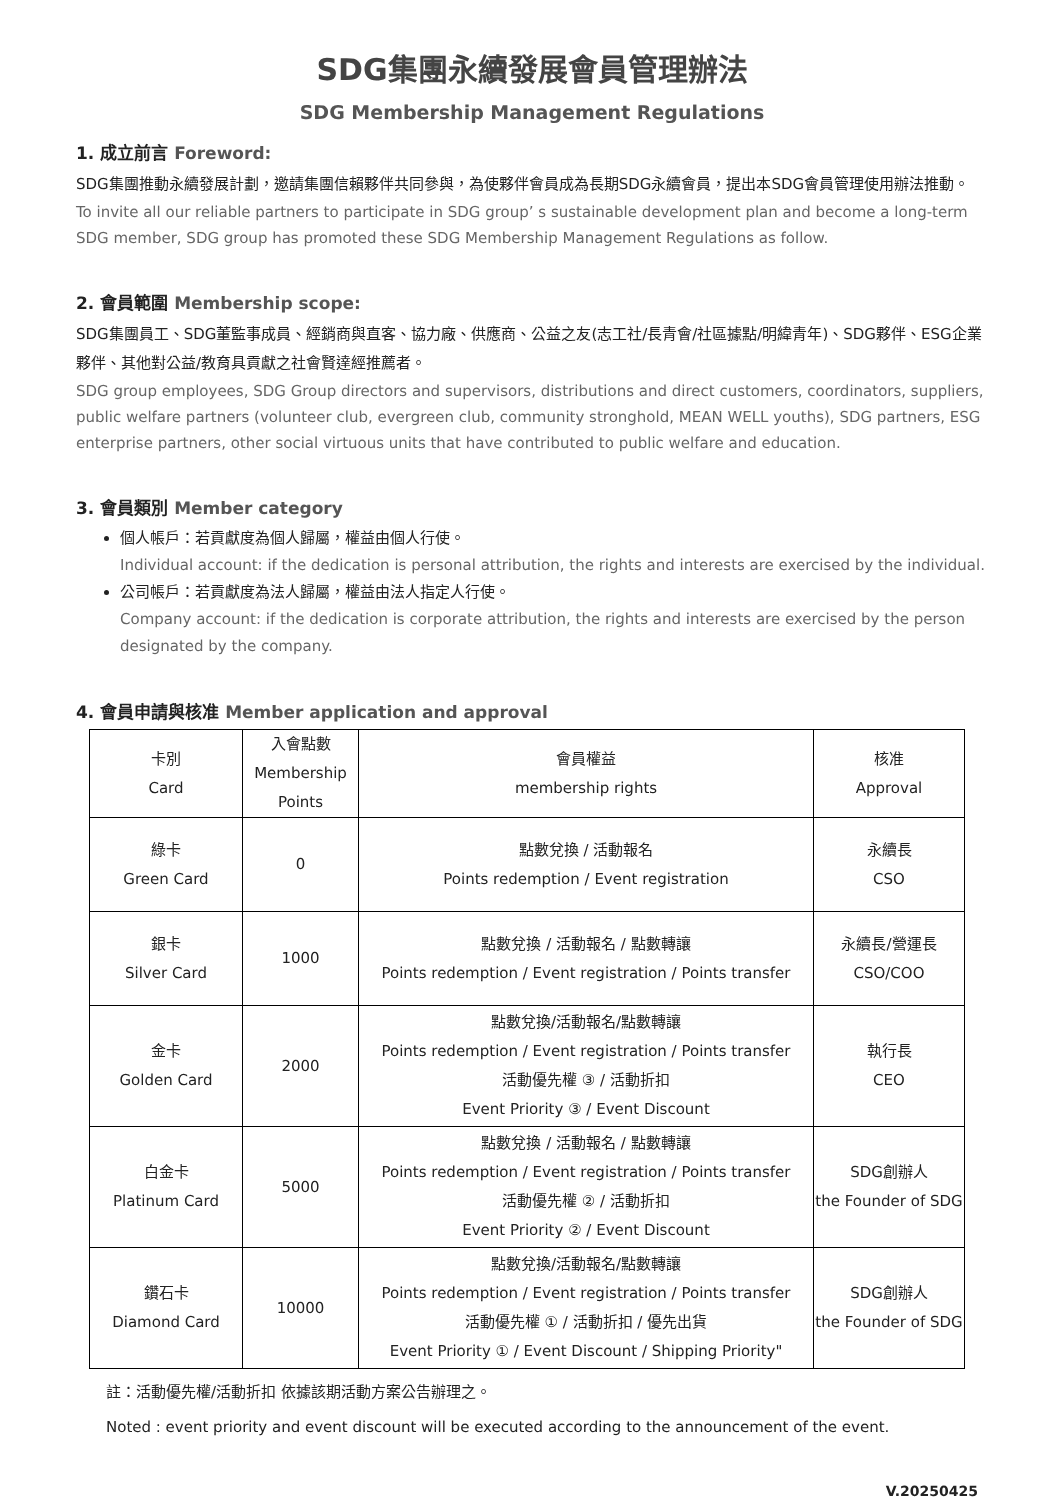SDG集團永續發展會員管理辦法
SDG Membership Management Regulations
1. 成立前言 Foreword:
SDG集團推動永續發展計劃，邀請集團信賴夥伴共同參與，為使夥伴會員成為長期SDG永續會員，提出本SDG會員管理使用辦法推動。
To invite all our reliable partners to participate in SDG group’ s sustainable development plan and become a long-term SDG member, SDG group has promoted these SDG Membership Management Regulations as follow.
2. 會員範圍 Membership scope:
SDG集團員工、SDG董監事成員、經銷商與直客、協力廠、供應商、公益之友(志工社/長青會/社區據點/明緯青年)、SDG夥伴、ESG企業夥伴、其他對公益/教育具貢獻之社會賢達經推薦者。
SDG group employees, SDG Group directors and supervisors, distributions and direct customers, coordinators, suppliers, public welfare partners (volunteer club, evergreen club, community stronghold, MEAN WELL youths), SDG partners, ESG enterprise partners, other social virtuous units that have contributed to public welfare and education.
3. 會員類別 Member category
個人帳戶：若貢獻度為個人歸屬，權益由個人行使。
Individual account: if the dedication is personal attribution, the rights and interests are exercised by the individual.
公司帳戶：若貢獻度為法人歸屬，權益由法人指定人行使。
Company account: if the dedication is corporate attribution, the rights and interests are exercised by the person designated by the company.
4. 會員申請與核准 Member application and approval
| 卡別 Card | 入會點數 Membership Points | 會員權益 membership rights | 核准 Approval |
| 綠卡 Green Card | 0 | 點數兌換 / 活動報名 Points redemption / Event registration | 永續長 CSO |
| 銀卡 Silver Card | 1000 | 點數兌換 / 活動報名 / 點數轉讓 Points redemption / Event registration / Points transfer | 永續長/營運長 CSO/COO |
| 金卡 Golden Card | 2000 | 點數兌換/活動報名/點數轉讓 Points redemption / Event registration / Points transfer 活動優先權 ③ / 活動折扣 Event Priority ③ / Event Discount | 執行長 CEO |
| 白金卡 Platinum Card | 5000 | 點數兌換 / 活動報名 / 點數轉讓 Points redemption / Event registration / Points transfer 活動優先權 ② / 活動折扣 Event Priority ② / Event Discount | SDG創辦人 the Founder of SDG |
| 鑽石卡 Diamond Card | 10000 | 點數兌換/活動報名/點數轉讓 Points redemption / Event registration / Points transfer 活動優先權 ① / 活動折扣 / 優先出貨 Event Priority ① / Event Discount / Shipping Priority" | SDG創辦人 the Founder of SDG |
註：活動優先權/活動折扣 依據該期活動方案公告辦理之。
Noted : event priority and event discount will be executed according to the announcement of the event.
V.20250425